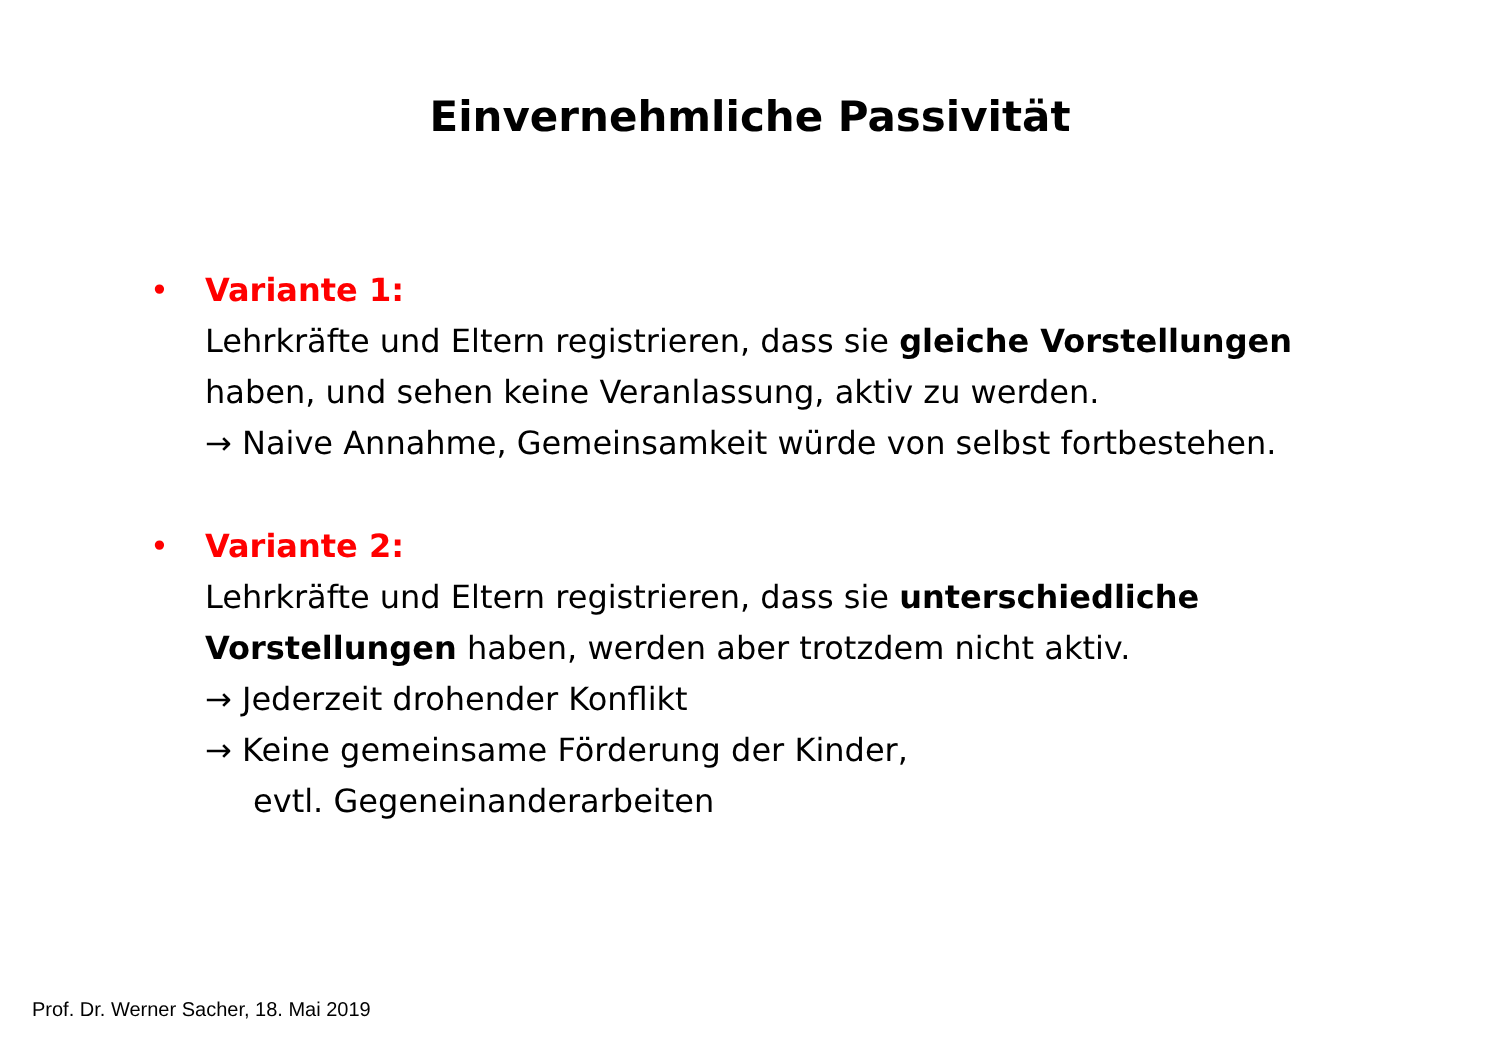Einvernehmliche Passivität
• Variante 1:
Lehrkräfte und Eltern registrieren, dass sie gleiche Vorstellungen haben, und sehen keine Veranlassung, aktiv zu werden.
→ Naive Annahme, Gemeinsamkeit würde von selbst fortbestehen.
• Variante 2:
Lehrkräfte und Eltern registrieren, dass sie unterschiedliche Vorstellungen haben, werden aber trotzdem nicht aktiv.
→ Jederzeit drohender Konflikt
→ Keine gemeinsame Förderung der Kinder,
evtl. Gegeneinanderarbeiten
Prof. Dr. Werner Sacher, 18. Mai 2019